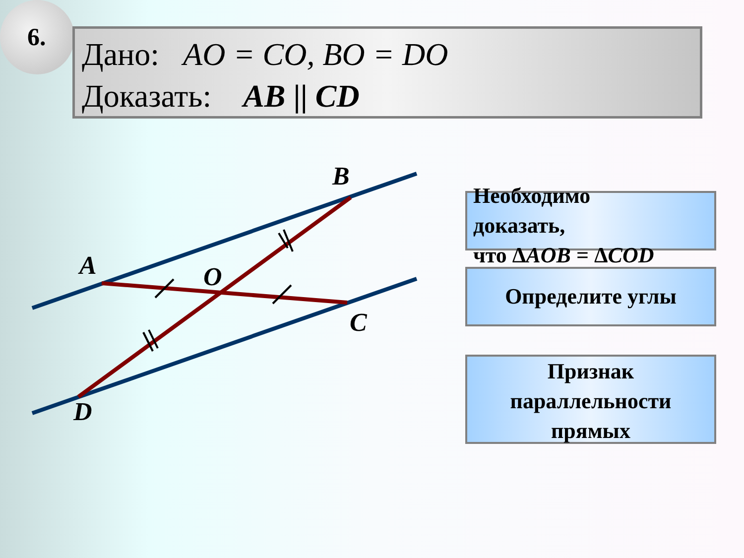6.
Дано: AO = CO, BO = DO
Доказать: AB || CD
B
A O
C
D
Необходимо
доказать,
что ΔAOB = ΔCOD
Определите углы
Признак
параллельности
прямых